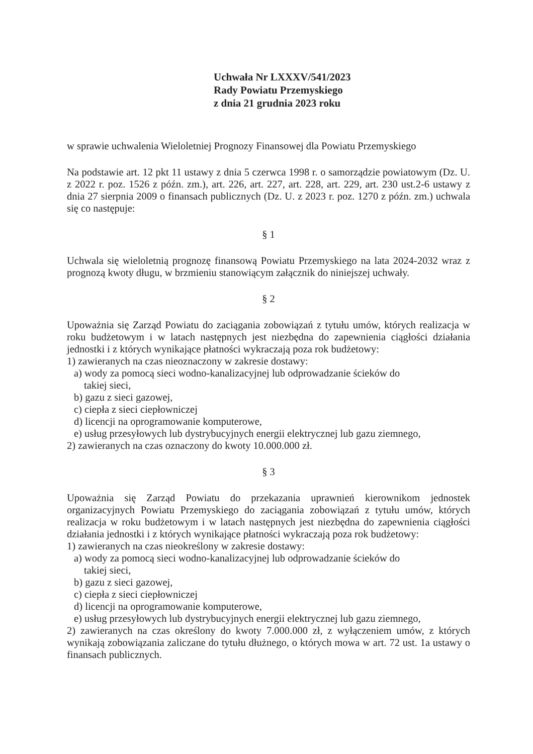Uchwała Nr LXXXV/541/2023
Rady Powiatu Przemyskiego
z dnia 21 grudnia 2023 roku
w sprawie uchwalenia Wieloletniej Prognozy Finansowej dla Powiatu Przemyskiego
Na podstawie art. 12 pkt 11 ustawy z dnia 5 czerwca 1998 r. o samorządzie powiatowym (Dz. U. z 2022 r. poz. 1526 z późn. zm.), art. 226, art. 227, art. 228, art. 229, art. 230 ust.2-6 ustawy z dnia 27 sierpnia 2009 o finansach publicznych (Dz. U. z 2023 r. poz. 1270 z późn. zm.) uchwala się co następuje:
§ 1
Uchwala się wieloletnią prognozę finansową Powiatu Przemyskiego na lata 2024-2032 wraz z prognozą kwoty długu, w brzmieniu stanowiącym załącznik do niniejszej uchwały.
§ 2
Upoważnia się Zarząd Powiatu do zaciągania zobowiązań z tytułu umów, których realizacja w roku budżetowym i w latach następnych jest niezbędna do zapewnienia ciągłości działania jednostki i z których wynikające płatności wykraczają poza rok budżetowy:
1) zawieranych na czas nieoznaczony w zakresie dostawy:
a) wody za pomocą sieci wodno-kanalizacyjnej lub odprowadzanie ścieków do
takiej sieci,
b) gazu z sieci gazowej,
c) ciepła z sieci ciepłowniczej
d) licencji na oprogramowanie komputerowe,
e) usług przesyłowych lub dystrybucyjnych energii elektrycznej lub gazu ziemnego,
2) zawieranych na czas oznaczony do kwoty 10.000.000 zł.
§ 3
Upoważnia się Zarząd Powiatu do przekazania uprawnień kierownikom jednostek organizacyjnych Powiatu Przemyskiego do zaciągania zobowiązań z tytułu umów, których realizacja w roku budżetowym i w latach następnych jest niezbędna do zapewnienia ciągłości działania jednostki i z których wynikające płatności wykraczają poza rok budżetowy:
1) zawieranych na czas nieokreślony w zakresie dostawy:
a) wody za pomocą sieci wodno-kanalizacyjnej lub odprowadzanie ścieków do
takiej sieci,
b) gazu z sieci gazowej,
c) ciepła z sieci ciepłowniczej
d) licencji na oprogramowanie komputerowe,
e) usług przesyłowych lub dystrybucyjnych energii elektrycznej lub gazu ziemnego,
2) zawieranych na czas określony do kwoty 7.000.000 zł, z wyłączeniem umów, z których wynikają zobowiązania zaliczane do tytułu dłużnego, o których mowa w art. 72 ust. 1a ustawy o finansach publicznych.